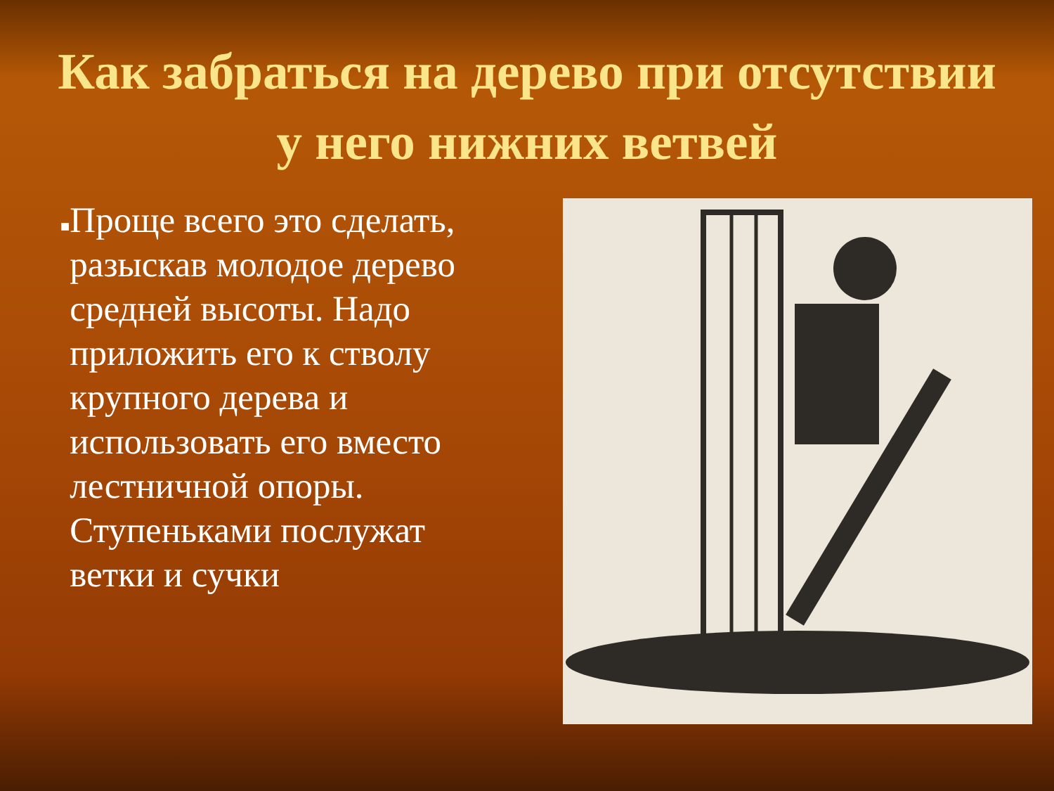Как забраться на дерево при отсутствии у него нижних ветвей
■
Проще всего это сделать, разыскав молодое дерево средней высоты. Надо приложить его к стволу крупного дерева и использовать его вместо лестничной опоры. Ступеньками послужат ветки и сучки